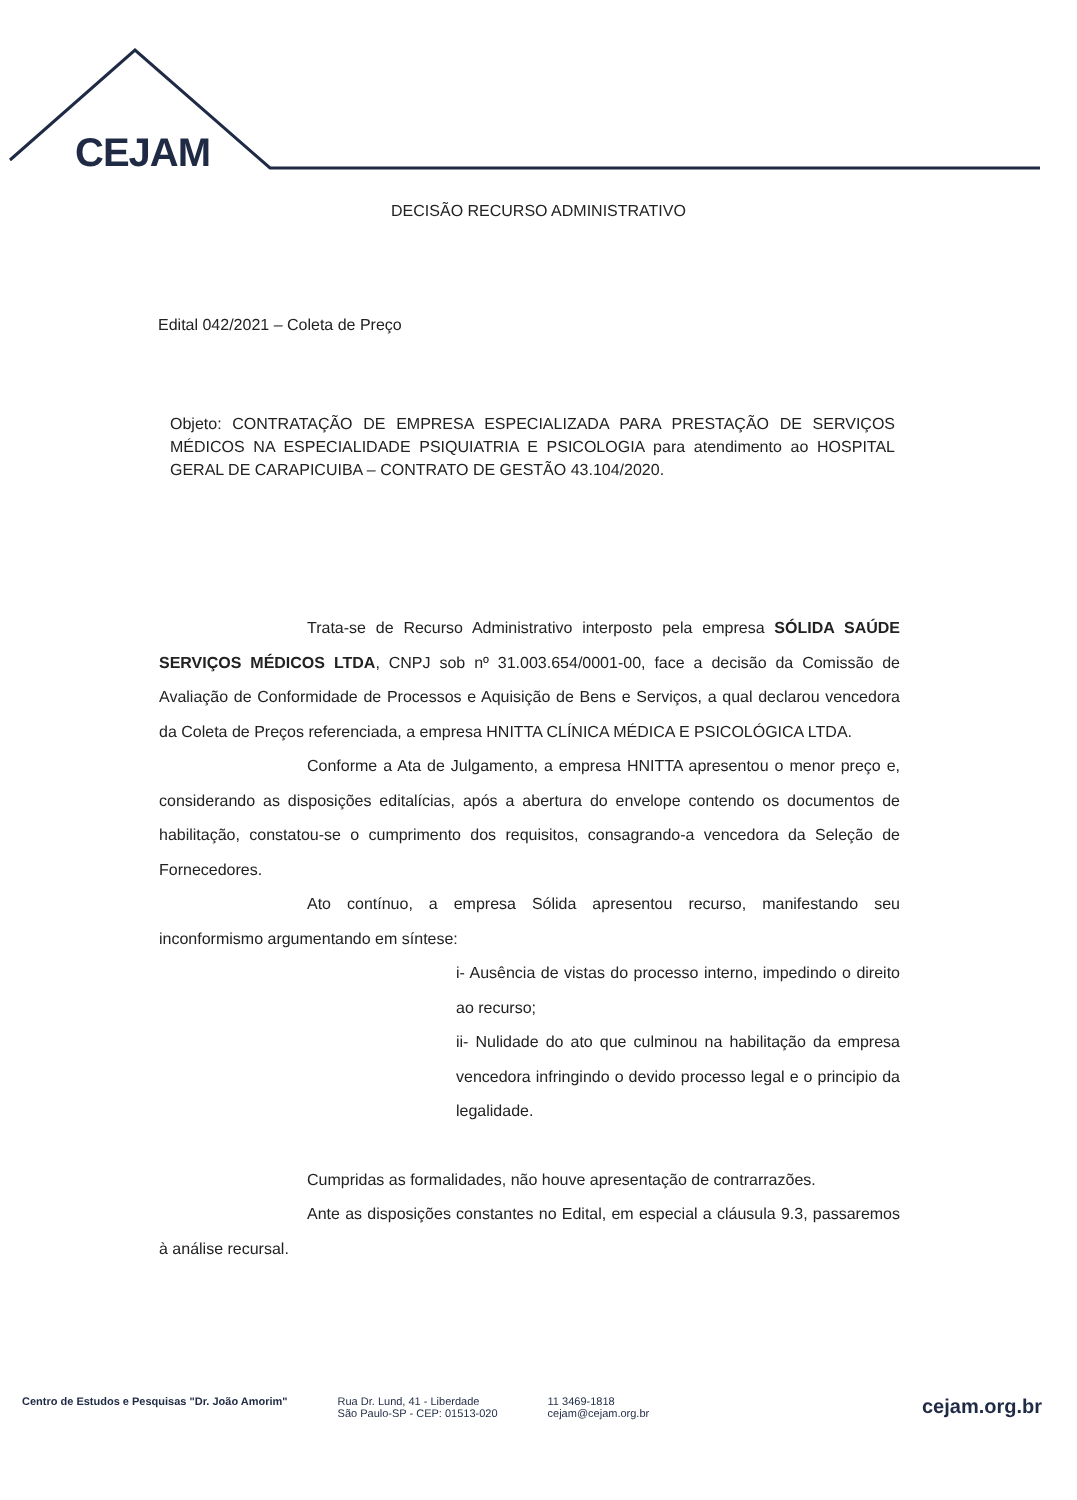CEJAM
DECISÃO RECURSO ADMINISTRATIVO
Edital 042/2021 – Coleta de Preço
Objeto: CONTRATAÇÃO DE EMPRESA ESPECIALIZADA PARA PRESTAÇÃO DE SERVIÇOS MÉDICOS NA ESPECIALIDADE PSIQUIATRIA E PSICOLOGIA para atendimento ao HOSPITAL GERAL DE CARAPICUIBA – CONTRATO DE GESTÃO 43.104/2020.
Trata-se de Recurso Administrativo interposto pela empresa SÓLIDA SAÚDE SERVIÇOS MÉDICOS LTDA, CNPJ sob nº 31.003.654/0001-00, face a decisão da Comissão de Avaliação de Conformidade de Processos e Aquisição de Bens e Serviços, a qual declarou vencedora da Coleta de Preços referenciada, a empresa HNITTA CLÍNICA MÉDICA E PSICOLÓGICA LTDA.
Conforme a Ata de Julgamento, a empresa HNITTA apresentou o menor preço e, considerando as disposições editalícias, após a abertura do envelope contendo os documentos de habilitação, constatou-se o cumprimento dos requisitos, consagrando-a vencedora da Seleção de Fornecedores.
Ato contínuo, a empresa Sólida apresentou recurso, manifestando seu inconformismo argumentando em síntese:
i- Ausência de vistas do processo interno, impedindo o direito ao recurso;
ii- Nulidade do ato que culminou na habilitação da empresa vencedora infringindo o devido processo legal e o principio da legalidade.
Cumpridas as formalidades, não houve apresentação de contrarrazões.
Ante as disposições constantes no Edital, em especial a cláusula 9.3, passaremos à análise recursal.
Centro de Estudos e Pesquisas "Dr. João Amorim"
Rua Dr. Lund, 41 - Liberdade
São Paulo-SP - CEP: 01513-020
11 3469-1818
cejam@cejam.org.br
cejam.org.br